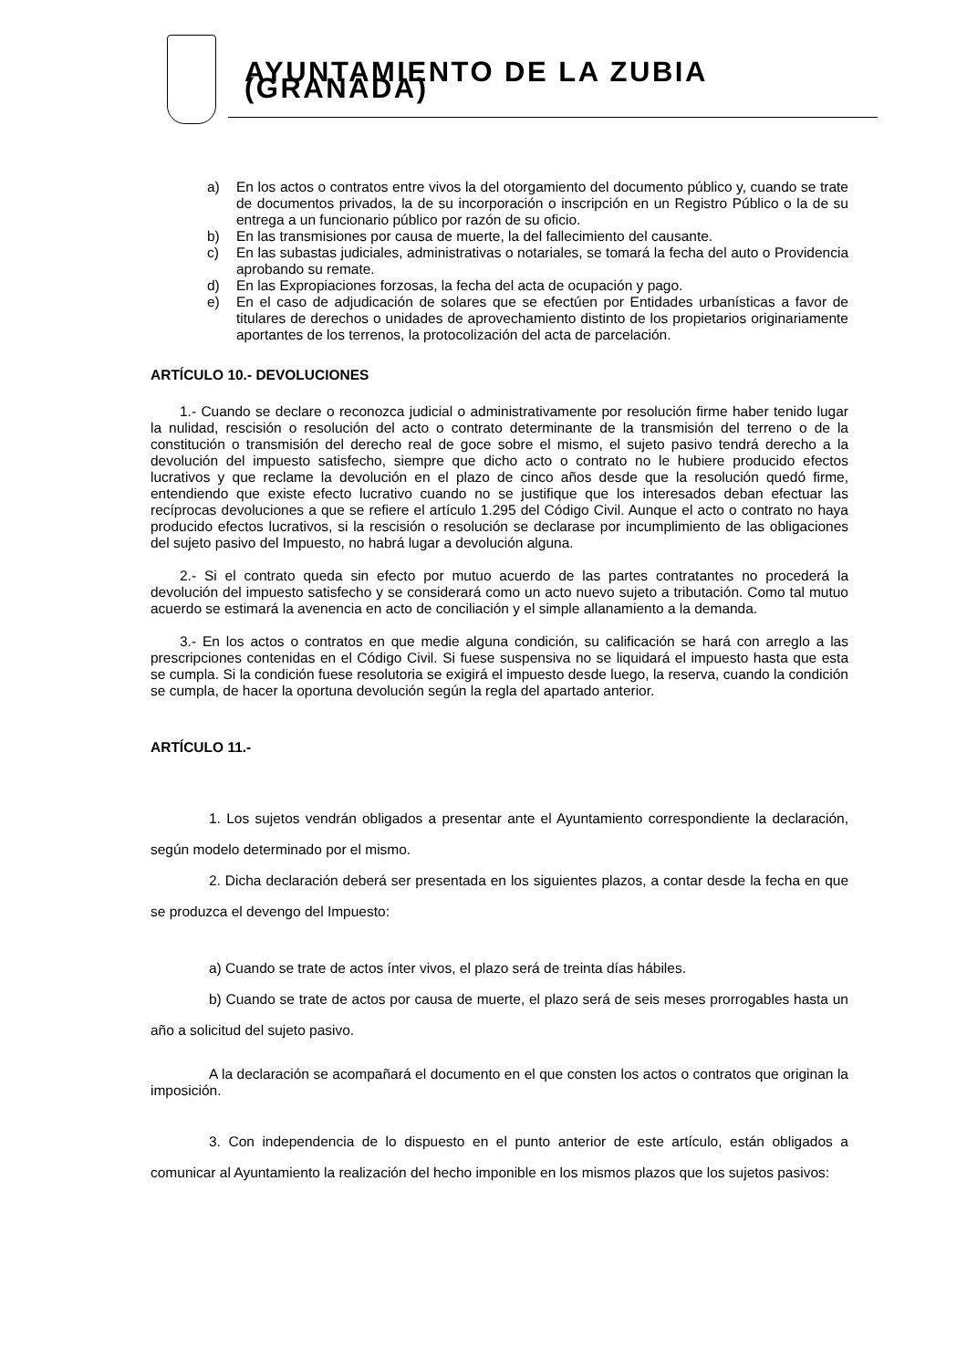AYUNTAMIENTO DE LA ZUBIA (GRANADA)
a) En los actos o contratos entre vivos la del otorgamiento del documento público y, cuando se trate de documentos privados, la de su incorporación o inscripción en un Registro Público o la de su entrega a un funcionario público por razón de su oficio.
b) En las transmisiones por causa de muerte, la del fallecimiento del causante.
c) En las subastas judiciales, administrativas o notariales, se tomará la fecha del auto o Providencia aprobando su remate.
d) En las Expropiaciones forzosas, la fecha del acta de ocupación y pago.
e) En el caso de adjudicación de solares que se efectúen por Entidades urbanísticas a favor de titulares de derechos o unidades de aprovechamiento distinto de los propietarios originariamente aportantes de los terrenos, la protocolización del acta de parcelación.
ARTÍCULO 10.- DEVOLUCIONES
1.- Cuando se declare o reconozca judicial o administrativamente por resolución firme haber tenido lugar la nulidad, rescisión o resolución del acto o contrato determinante de la transmisión del terreno o de la constitución o transmisión del derecho real de goce sobre el mismo, el sujeto pasivo tendrá derecho a la devolución del impuesto satisfecho, siempre que dicho acto o contrato no le hubiere producido efectos lucrativos y que reclame la devolución en el plazo de cinco años desde que la resolución quedó firme, entendiendo que existe efecto lucrativo cuando no se justifique que los interesados deban efectuar las recíprocas devoluciones a que se refiere el artículo 1.295 del Código Civil. Aunque el acto o contrato no haya producido efectos lucrativos, si la rescisión o resolución se declarase por incumplimiento de las obligaciones del sujeto pasivo del Impuesto, no habrá lugar a devolución alguna.
2.- Si el contrato queda sin efecto por mutuo acuerdo de las partes contratantes no procederá la devolución del impuesto satisfecho y se considerará como un acto nuevo sujeto a tributación. Como tal mutuo acuerdo se estimará la avenencia en acto de conciliación y el simple allanamiento a la demanda.
3.- En los actos o contratos en que medie alguna condición, su calificación se hará con arreglo a las prescripciones contenidas en el Código Civil. Si fuese suspensiva no se liquidará el impuesto hasta que esta se cumpla. Si la condición fuese resolutoria se exigirá el impuesto desde luego, la reserva, cuando la condición se cumpla, de hacer la oportuna devolución según la regla del apartado anterior.
ARTÍCULO 11.-
1. Los sujetos vendrán obligados a presentar ante el Ayuntamiento correspondiente la declaración, según modelo determinado por el mismo.
2. Dicha declaración deberá ser presentada en los siguientes plazos, a contar desde la fecha en que se produzca el devengo del Impuesto:
a) Cuando se trate de actos ínter vivos, el plazo será de treinta días hábiles.
b) Cuando se trate de actos por causa de muerte, el plazo será de seis meses prorrogables hasta un año a solicitud del sujeto pasivo.
A la declaración se acompañará el documento en el que consten los actos o contratos que originan la imposición.
3. Con independencia de lo dispuesto en el punto anterior de este artículo, están obligados a comunicar al Ayuntamiento la realización del hecho imponible en los mismos plazos que los sujetos pasivos: